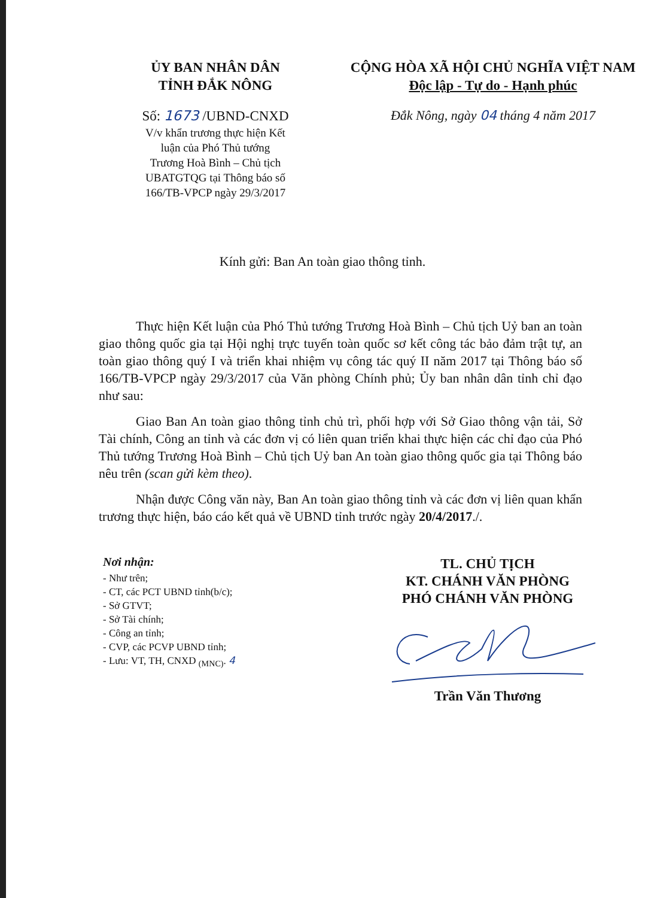ỦY BAN NHÂN DÂN
TỈNH ĐẮK NÔNG
Số: 1673 /UBND-CNXD
V/v khẩn trương thực hiện Kết
luận của Phó Thủ tướng
Trương Hoà Bình – Chủ tịch
UBATGTQG tại Thông báo số
166/TB-VPCP ngày 29/3/2017
CỘNG HÒA XÃ HỘI CHỦ NGHĨA VIỆT NAM
Độc lập - Tự do - Hạnh phúc
Đắk Nông, ngày 04 tháng 4 năm 2017
Kính gửi: Ban An toàn giao thông tỉnh.
Thực hiện Kết luận của Phó Thủ tướng Trương Hoà Bình – Chủ tịch Uỷ ban an toàn giao thông quốc gia tại Hội nghị trực tuyến toàn quốc sơ kết công tác bảo đảm trật tự, an toàn giao thông quý I và triển khai nhiệm vụ công tác quý II năm 2017 tại Thông báo số 166/TB-VPCP ngày 29/3/2017 của Văn phòng Chính phủ; Ủy ban nhân dân tỉnh chỉ đạo như sau:
Giao Ban An toàn giao thông tỉnh chủ trì, phối hợp với Sở Giao thông vận tải, Sở Tài chính, Công an tỉnh và các đơn vị có liên quan triển khai thực hiện các chỉ đạo của Phó Thủ tướng Trương Hoà Bình – Chủ tịch Uỷ ban An toàn giao thông quốc gia tại Thông báo nêu trên (scan gửi kèm theo).
Nhận được Công văn này, Ban An toàn giao thông tỉnh và các đơn vị liên quan khẩn trương thực hiện, báo cáo kết quả về UBND tỉnh trước ngày 20/4/2017./.
Nơi nhận:
- Như trên;
- CT, các PCT UBND tỉnh(b/c);
- Sở GTVT;
- Sở Tài chính;
- Công an tỉnh;
- CVP, các PCVP UBND tỉnh;
- Lưu: VT, TH, CNXD <sub>(MNC)</sub>. 4
TL. CHỦ TỊCH
KT. CHÁNH VĂN PHÒNG
PHÓ CHÁNH VĂN PHÒNG
Trần Văn Thương